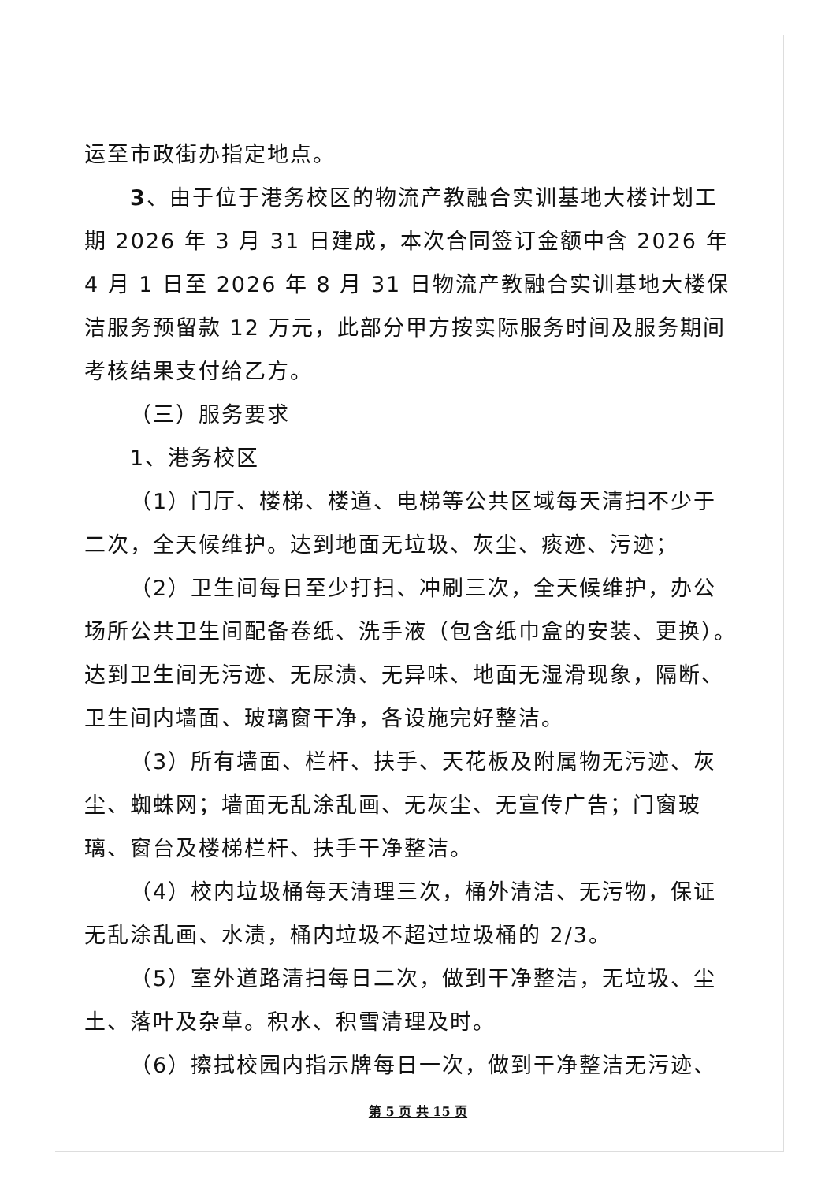运至市政街办指定地点。
3、由于位于港务校区的物流产教融合实训基地大楼计划工期 2026 年 3 月 31 日建成，本次合同签订金额中含 2026 年 4 月 1 日至 2026 年 8 月 31 日物流产教融合实训基地大楼保洁服务预留款 12 万元，此部分甲方按实际服务时间及服务期间考核结果支付给乙方。
（三）服务要求
1、港务校区
（1）门厅、楼梯、楼道、电梯等公共区域每天清扫不少于二次，全天候维护。达到地面无垃圾、灰尘、痰迹、污迹；
（2）卫生间每日至少打扫、冲刷三次，全天候维护，办公场所公共卫生间配备卷纸、洗手液（包含纸巾盒的安装、更换）。达到卫生间无污迹、无尿渍、无异味、地面无湿滑现象，隔断、卫生间内墙面、玻璃窗干净，各设施完好整洁。
（3）所有墙面、栏杆、扶手、天花板及附属物无污迹、灰尘、蜘蛛网；墙面无乱涂乱画、无灰尘、无宣传广告；门窗玻璃、窗台及楼梯栏杆、扶手干净整洁。
（4）校内垃圾桶每天清理三次，桶外清洁、无污物，保证无乱涂乱画、水渍，桶内垃圾不超过垃圾桶的 2/3。
（5）室外道路清扫每日二次，做到干净整洁，无垃圾、尘土、落叶及杂草。积水、积雪清理及时。
（6）擦拭校园内指示牌每日一次，做到干净整洁无污迹、
第 5 页 共 15 页